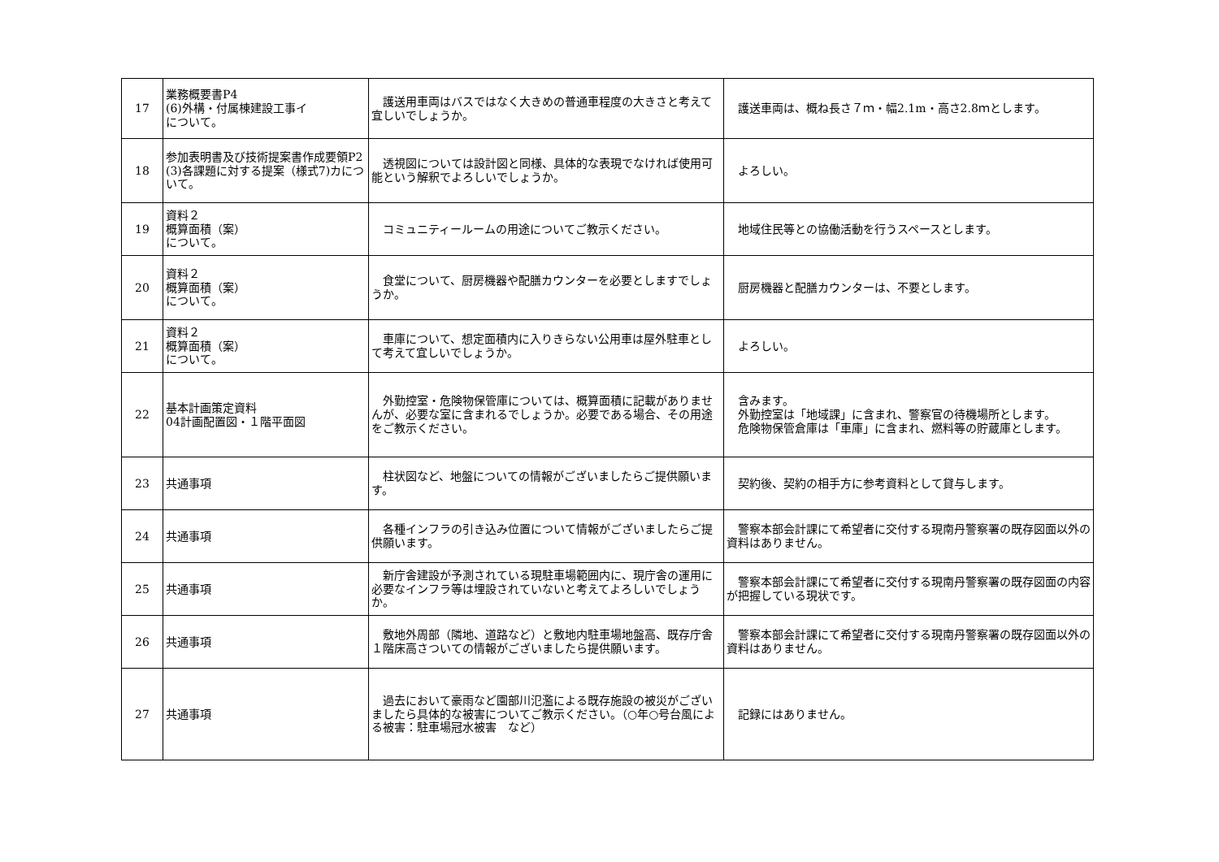| 17 | 業務概要書P4 (6)外構・付属棟建設工事イ について。 | 護送用車両はバスではなく大きめの普通車程度の大きさと考えて宜しいでしょうか。 | 護送車両は、概ね長さ７ｍ・幅2.1m・高さ2.8ｍとします。 |
| 18 | 参加表明書及び技術提案書作成要領P2 (3)各課題に対する提案（様式7)カについて。 | 透視図については設計図と同様、具体的な表現でなければ使用可能という解釈でよろしいでしょうか。 | よろしい。 |
| 19 | 資料２ 概算面積（案） について。 | コミュニティールームの用途についてご教示ください。 | 地域住民等との協働活動を行うスペースとします。 |
| 20 | 資料２ 概算面積（案） について。 | 食堂について、厨房機器や配膳カウンターを必要としますでしょうか。 | 厨房機器と配膳カウンターは、不要とします。 |
| 21 | 資料２ 概算面積（案） について。 | 車庫について、想定面積内に入りきらない公用車は屋外駐車として考えて宜しいでしょうか。 | よろしい。 |
| 22 | 基本計画策定資料 04計画配置図・１階平面図 | 外勤控室・危険物保管庫については、概算面積に記載がありませんが、必要な室に含まれるでしょうか。必要である場合、その用途をご教示ください。 | 含みます。 外勤控室は「地域課」に含まれ、警察官の待機場所とします。 危険物保管倉庫は「車庫」に含まれ、燃料等の貯蔵庫とします。 |
| 23 | 共通事項 | 柱状図など、地盤についての情報がございましたらご提供願います。 | 契約後、契約の相手方に参考資料として貸与します。 |
| 24 | 共通事項 | 各種インフラの引き込み位置について情報がございましたらご提供願います。 | 警察本部会計課にて希望者に交付する現南丹警察署の既存図面以外の資料はありません。 |
| 25 | 共通事項 | 新庁舎建設が予測されている現駐車場範囲内に、現庁舎の運用に必要なインフラ等は埋設されていないと考えてよろしいでしょうか。 | 警察本部会計課にて希望者に交付する現南丹警察署の既存図面の内容が把握している現状です。 |
| 26 | 共通事項 | 敷地外周部（隣地、道路など）と敷地内駐車場地盤高、既存庁舎１階床高さついての情報がございましたら提供願います。 | 警察本部会計課にて希望者に交付する現南丹警察署の既存図面以外の資料はありません。 |
| 27 | 共通事項 | 過去において豪雨など園部川氾濫による既存施設の被災がございましたら具体的な被害についてご教示ください。（○年○号台風による被害：駐車場冠水被害 など） | 記録にはありません。 |